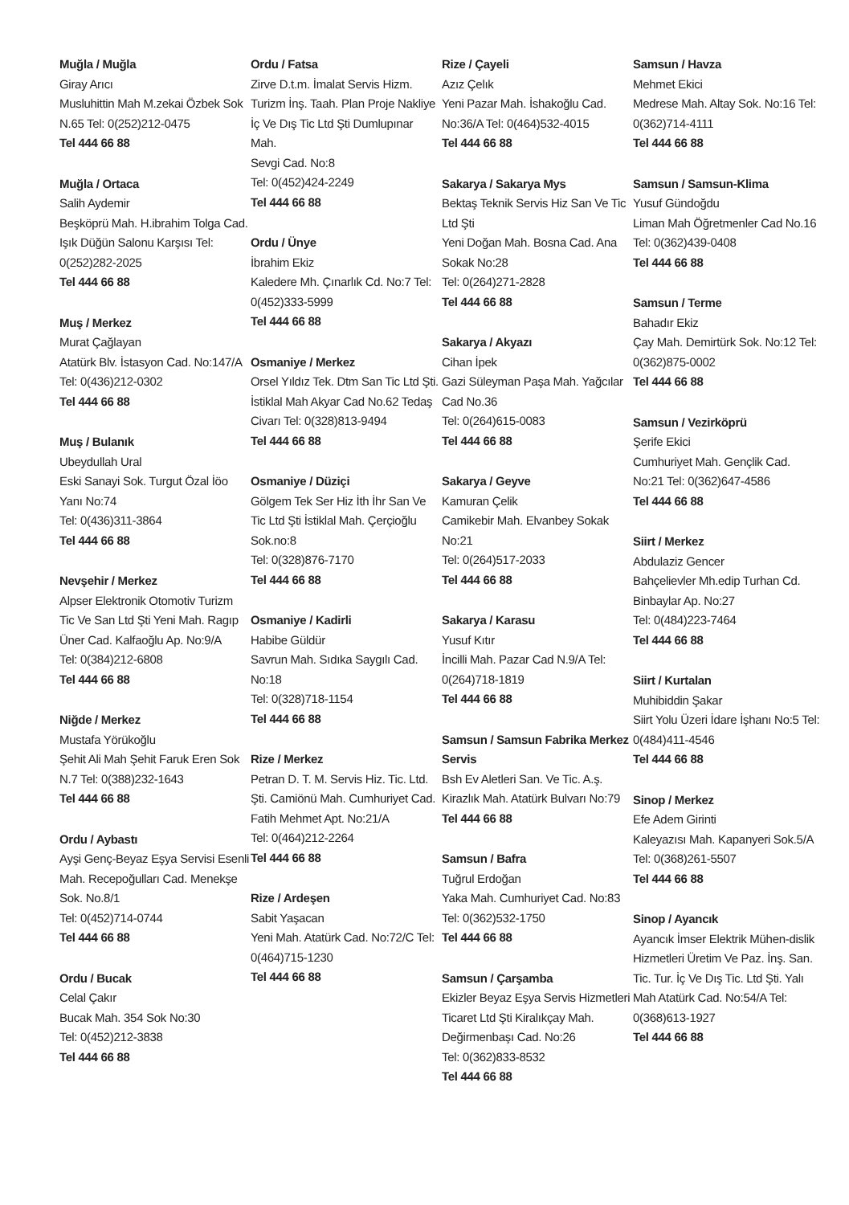Muğla / Muğla
Giray Arıcı
Musluhittin Mah M.zekai Özbek Sok N.65 Tel: 0(252)212-0475
Tel 444 66 88
Muğla / Ortaca
Salih Aydemir
Beşköprü Mah. H.ibrahim Tolga Cad. Işık Düğün Salonu Karşısı Tel: 0(252)282-2025
Tel 444 66 88
Muş / Merkez
Murat Çağlayan
Atatürk Blv. İstasyon Cad. No:147/A Tel: 0(436)212-0302
Tel 444 66 88
Muş / Bulanık
Ubeydullah Ural
Eski Sanayi Sok. Turgut Özal İöo Yanı No:74
Tel: 0(436)311-3864
Tel 444 66 88
Nevşehir / Merkez
Alpser Elektronik Otomotiv Turizm Tic Ve San Ltd Şti Yeni Mah. Ragıp Üner Cad. Kalfaoğlu Ap. No:9/A
Tel: 0(384)212-6808
Tel 444 66 88
Niğde / Merkez
Mustafa Yörükoğlu
Şehit Ali Mah Şehit Faruk Eren Sok N.7 Tel: 0(388)232-1643
Tel 444 66 88
Ordu / Aybastı
Ayşi Genç-Beyaz Eşya Servisi Esenli Mah. Recepoğulları Cad. Menekşe Sok. No.8/1
Tel: 0(452)714-0744
Tel 444 66 88
Ordu / Bucak
Celal Çakır
Bucak Mah. 354 Sok No:30
Tel: 0(452)212-3838
Tel 444 66 88
Ordu / Fatsa
Zirve D.t.m. İmalat Servis Hizm. Turizm İnş. Taah. Plan Proje Nakliye İç Ve Dış Tic Ltd Şti Dumlupınar Mah.
Sevgi Cad. No:8
Tel: 0(452)424-2249
Tel 444 66 88
Ordu / Ünye
İbrahim Ekiz
Kaledere Mh. Çınarlık Cd. No:7 Tel: 0(452)333-5999
Tel 444 66 88
Osmaniye / Merkez
Orsel Yıldız Tek. Dtm San Tic Ltd Şti. İstiklal Mah Akyar Cad No.62 Tedaş Civarı Tel: 0(328)813-9494
Tel 444 66 88
Osmaniye / Düziçi
Gölgem Tek Ser Hiz İth İhr San Ve Tic Ltd Şti İstiklal Mah. Çerçioğlu Sok.no:8
Tel: 0(328)876-7170
Tel 444 66 88
Osmaniye / Kadirli
Habibe Güldür
Savrun Mah. Sıdıka Saygılı Cad. No:18
Tel: 0(328)718-1154
Tel 444 66 88
Rize / Merkez
Petran D. T. M. Servis Hiz. Tic. Ltd. Şti. Camiönü Mah. Cumhuriyet Cad. Fatih Mehmet Apt. No:21/A
Tel: 0(464)212-2264
Tel 444 66 88
Rize / Ardeşen
Sabit Yaşacan
Yeni Mah. Atatürk Cad. No:72/C Tel: 0(464)715-1230
Tel 444 66 88
Rize / Çayeli
Azız Çelık
Yeni Pazar Mah. İshakoğlu Cad. No:36/A Tel: 0(464)532-4015
Tel 444 66 88
Sakarya / Sakarya Mys
Bektaş Teknik Servis Hiz San Ve Tic Ltd Şti
Yeni Doğan Mah. Bosna Cad. Ana Sokak No:28
Tel: 0(264)271-2828
Tel 444 66 88
Sakarya / Akyazı
Cihan İpek
Gazi Süleyman Paşa Mah. Yağcılar Cad No.36
Tel: 0(264)615-0083
Tel 444 66 88
Sakarya / Geyve
Kamuran Çelik
Camikebir Mah. Elvanbey Sokak No:21
Tel: 0(264)517-2033
Tel 444 66 88
Sakarya / Karasu
Yusuf Kıtır
İncilli Mah. Pazar Cad N.9/A Tel: 0(264)718-1819
Tel 444 66 88
Samsun / Samsun Fabrika Merkez Servis
Bsh Ev Aletleri San. Ve Tic. A.ş. Kirazlık Mah. Atatürk Bulvarı No:79
Tel 444 66 88
Samsun / Bafra
Tuğrul Erdoğan
Yaka Mah. Cumhuriyet Cad. No:83 Tel: 0(362)532-1750
Tel 444 66 88
Samsun / Çarşamba
Ekizler Beyaz Eşya Servis Hizmetleri Ticaret Ltd Şti Kiralıkçay Mah. Değirmenbaşı Cad. No:26
Tel: 0(362)833-8532
Tel 444 66 88
Samsun / Havza
Mehmet Ekici
Medrese Mah. Altay Sok. No:16 Tel: 0(362)714-4111
Tel 444 66 88
Samsun / Samsun-Klima
Yusuf Gündoğdu
Liman Mah Öğretmenler Cad No.16 Tel: 0(362)439-0408
Tel 444 66 88
Samsun / Terme
Bahadır Ekiz
Çay Mah. Demirtürk Sok. No:12 Tel: 0(362)875-0002
Tel 444 66 88
Samsun / Vezirköprü
Şerife Ekici
Cumhuriyet Mah. Gençlik Cad. No:21 Tel: 0(362)647-4586
Tel 444 66 88
Siirt / Merkez
Abdulaziz Gencer
Bahçelievler Mh.edip Turhan Cd. Binbaylar Ap. No:27
Tel: 0(484)223-7464
Tel 444 66 88
Siirt / Kurtalan
Muhibiddin Şakar
Siirt Yolu Üzeri İdare İşhanı No:5 Tel: 0(484)411-4546
Tel 444 66 88
Sinop / Merkez
Efe Adem Girinti
Kaleyazısı Mah. Kapanyeri Sok.5/A Tel: 0(368)261-5507
Tel 444 66 88
Sinop / Ayancık
Ayancık İmser Elektrik Mühen-dislik Hizmetleri Üretim Ve Paz. İnş. San. Tic. Tur. İç Ve Dış Tic. Ltd Şti. Yalı Mah Atatürk Cad. No:54/A Tel: 0(368)613-1927
Tel 444 66 88